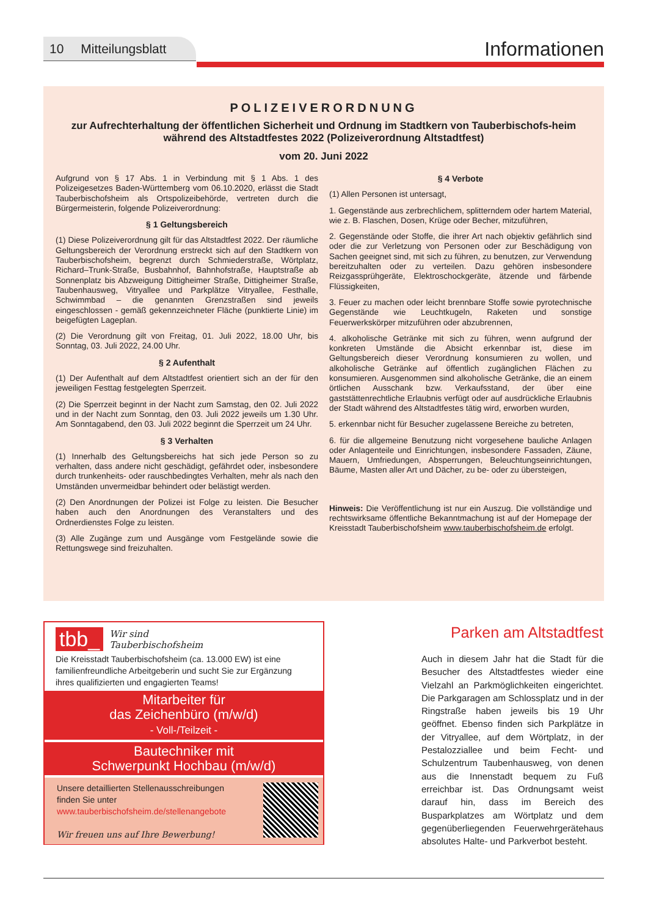10 Mitteilungsblatt Informationen
POLIZEIVERORDNUNG
zur Aufrechterhaltung der öffentlichen Sicherheit und Ordnung im Stadtkern von Tauberbischofs-heim während des Altstadtfestes 2022 (Polizeiverordnung Altstadtfest)
vom 20. Juni 2022
Aufgrund von § 17 Abs. 1 in Verbindung mit § 1 Abs. 1 des Polizeigesetzes Baden-Württemberg vom 06.10.2020, erlässt die Stadt Tauberbischofsheim als Ortspolizeibehörde, vertreten durch die Bürgermeisterin, folgende Polizeiverordnung:
§ 1 Geltungsbereich
(1) Diese Polizeiverordnung gilt für das Altstadtfest 2022. Der räumliche Geltungsbereich der Verordnung erstreckt sich auf den Stadtkern von Tauberbischofsheim, begrenzt durch Schmiederstraße, Wörtplatz, Richard–Trunk-Straße, Busbahnhof, Bahnhofstraße, Hauptstraße ab Sonnenplatz bis Abzweigung Dittigheimer Straße, Dittigheimer Straße, Taubenhausweg, Vitryallee und Parkplätze Vitryallee, Festhalle, Schwimmbad – die genannten Grenzstraßen sind jeweils eingeschlossen - gemäß gekennzeichneter Fläche (punktierte Linie) im beigefügten Lageplan.
(2) Die Verordnung gilt von Freitag, 01. Juli 2022, 18.00 Uhr, bis Sonntag, 03. Juli 2022, 24.00 Uhr.
§ 2 Aufenthalt
(1) Der Aufenthalt auf dem Altstadtfest orientiert sich an der für den jeweiligen Festtag festgelegten Sperrzeit.
(2) Die Sperrzeit beginnt in der Nacht zum Samstag, den 02. Juli 2022 und in der Nacht zum Sonntag, den 03. Juli 2022 jeweils um 1.30 Uhr. Am Sonntagabend, den 03. Juli 2022 beginnt die Sperrzeit um 24 Uhr.
§ 3 Verhalten
(1) Innerhalb des Geltungsbereichs hat sich jede Person so zu verhalten, dass andere nicht geschädigt, gefährdet oder, insbesondere durch trunkenheits- oder rauschbedingtes Verhalten, mehr als nach den Umständen unvermeidbar behindert oder belästigt werden.
(2) Den Anordnungen der Polizei ist Folge zu leisten. Die Besucher haben auch den Anordnungen des Veranstalters und des Ordnerdienstes Folge zu leisten.
(3) Alle Zugänge zum und Ausgänge vom Festgelände sowie die Rettungswege sind freizuhalten.
§ 4 Verbote
(1) Allen Personen ist untersagt,
1. Gegenstände aus zerbrechlichem, splitterndem oder hartem Material, wie z. B. Flaschen, Dosen, Krüge oder Becher, mitzuführen,
2. Gegenstände oder Stoffe, die ihrer Art nach objektiv gefährlich sind oder die zur Verletzung von Personen oder zur Beschädigung von Sachen geeignet sind, mit sich zu führen, zu benutzen, zur Verwendung bereitzuhalten oder zu verteilen. Dazu gehören insbesondere Reizgassprühgeräte, Elektroschockgeräte, ätzende und färbende Flüssigkeiten,
3. Feuer zu machen oder leicht brennbare Stoffe sowie pyrotechnische Gegenstände wie Leuchtkugeln, Raketen und sonstige Feuerwerkskörper mitzuführen oder abzubrennen,
4. alkoholische Getränke mit sich zu führen, wenn aufgrund der konkreten Umstände die Absicht erkennbar ist, diese im Geltungsbereich dieser Verordnung konsumieren zu wollen, und alkoholische Getränke auf öffentlich zugänglichen Flächen zu konsumieren. Ausgenommen sind alkoholische Getränke, die an einem örtlichen Ausschank bzw. Verkaufsstand, der über eine gaststättenrechtliche Erlaubnis verfügt oder auf ausdrückliche Erlaubnis der Stadt während des Altstadtfestes tätig wird, erworben wurden,
5. erkennbar nicht für Besucher zugelassene Bereiche zu betreten,
6. für die allgemeine Benutzung nicht vorgesehene bauliche Anlagen oder Anlagenteile und Einrichtungen, insbesondere Fassaden, Zäune, Mauern, Umfriedungen, Absperrungen, Beleuchtungseinrichtungen, Bäume, Masten aller Art und Dächer, zu be- oder zu übersteigen,
Hinweis: Die Veröffentlichung ist nur ein Auszug. Die vollständige und rechtswirksame öffentliche Bekanntmachung ist auf der Homepage der Kreisstadt Tauberbischofsheim www.tauberbischofsheim.de erfolgt.
tbb_ Wir sind
Tauberbischofsheim
Die Kreisstadt Tauberbischofsheim (ca. 13.000 EW) ist eine familienfreundliche Arbeitgeberin und sucht Sie zur Ergänzung ihres qualifizierten und engagierten Teams!
Mitarbeiter für
das Zeichenbüro (m/w/d)
- Voll-/Teilzeit -
Bautechniker mit
Schwerpunkt Hochbau (m/w/d)
Unsere detaillierten Stellenausschreibungen
finden Sie unter
www.tauberbischofsheim.de/stellenangebote
Wir freuen uns auf Ihre Bewerbung!
Parken am Altstadtfest
Auch in diesem Jahr hat die Stadt für die Besucher des Altstadtfestes wieder eine Vielzahl an Parkmöglichkeiten eingerichtet. Die Parkgaragen am Schlossplatz und in der Ringstraße haben jeweils bis 19 Uhr geöffnet. Ebenso finden sich Parkplätze in der Vitryallee, auf dem Wörtplatz, in der Pestalozziallee und beim Fecht- und Schulzentrum Taubenhausweg, von denen aus die Innenstadt bequem zu Fuß erreichbar ist. Das Ordnungsamt weist darauf hin, dass im Bereich des Busparkplatzes am Wörtplatz und dem gegenüberliegenden Feuerwehrgerätehaus absolutes Halte- und Parkverbot besteht.